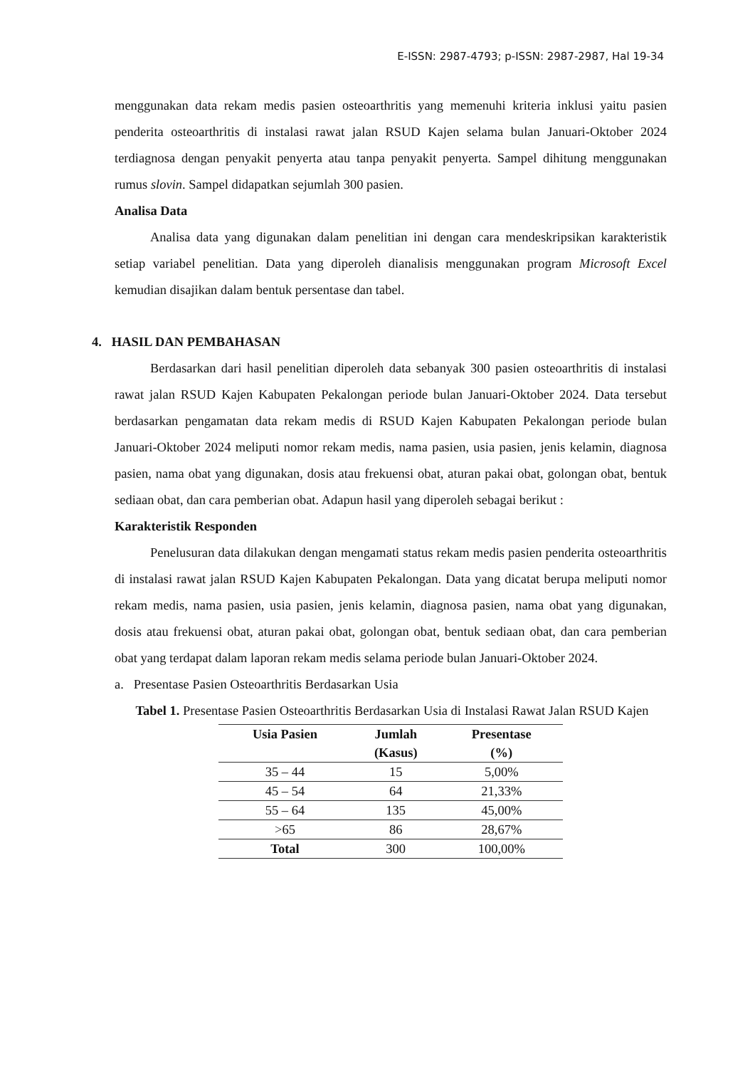E-ISSN: 2987-4793; p-ISSN: 2987-2987, Hal 19-34
menggunakan data rekam medis pasien osteoarthritis yang memenuhi kriteria inklusi yaitu pasien penderita osteoarthritis di instalasi rawat jalan RSUD Kajen selama bulan Januari-Oktober 2024 terdiagnosa dengan penyakit penyerta atau tanpa penyakit penyerta. Sampel dihitung menggunakan rumus slovin. Sampel didapatkan sejumlah 300 pasien.
Analisa Data
Analisa data yang digunakan dalam penelitian ini dengan cara mendeskripsikan karakteristik setiap variabel penelitian. Data yang diperoleh dianalisis menggunakan program Microsoft Excel kemudian disajikan dalam bentuk persentase dan tabel.
4. HASIL DAN PEMBAHASAN
Berdasarkan dari hasil penelitian diperoleh data sebanyak 300 pasien osteoarthritis di instalasi rawat jalan RSUD Kajen Kabupaten Pekalongan periode bulan Januari-Oktober 2024. Data tersebut berdasarkan pengamatan data rekam medis di RSUD Kajen Kabupaten Pekalongan periode bulan Januari-Oktober 2024 meliputi nomor rekam medis, nama pasien, usia pasien, jenis kelamin, diagnosa pasien, nama obat yang digunakan, dosis atau frekuensi obat, aturan pakai obat, golongan obat, bentuk sediaan obat, dan cara pemberian obat. Adapun hasil yang diperoleh sebagai berikut :
Karakteristik Responden
Penelusuran data dilakukan dengan mengamati status rekam medis pasien penderita osteoarthritis di instalasi rawat jalan RSUD Kajen Kabupaten Pekalongan. Data yang dicatat berupa meliputi nomor rekam medis, nama pasien, usia pasien, jenis kelamin, diagnosa pasien, nama obat yang digunakan, dosis atau frekuensi obat, aturan pakai obat, golongan obat, bentuk sediaan obat, dan cara pemberian obat yang terdapat dalam laporan rekam medis selama periode bulan Januari-Oktober 2024.
a. Presentase Pasien Osteoarthritis Berdasarkan Usia
Tabel 1. Presentase Pasien Osteoarthritis Berdasarkan Usia di Instalasi Rawat Jalan RSUD Kajen
| Usia Pasien | Jumlah (Kasus) | Presentase (%) |
| --- | --- | --- |
| 35 – 44 | 15 | 5,00% |
| 45 – 54 | 64 | 21,33% |
| 55 – 64 | 135 | 45,00% |
| >65 | 86 | 28,67% |
| Total | 300 | 100,00% |